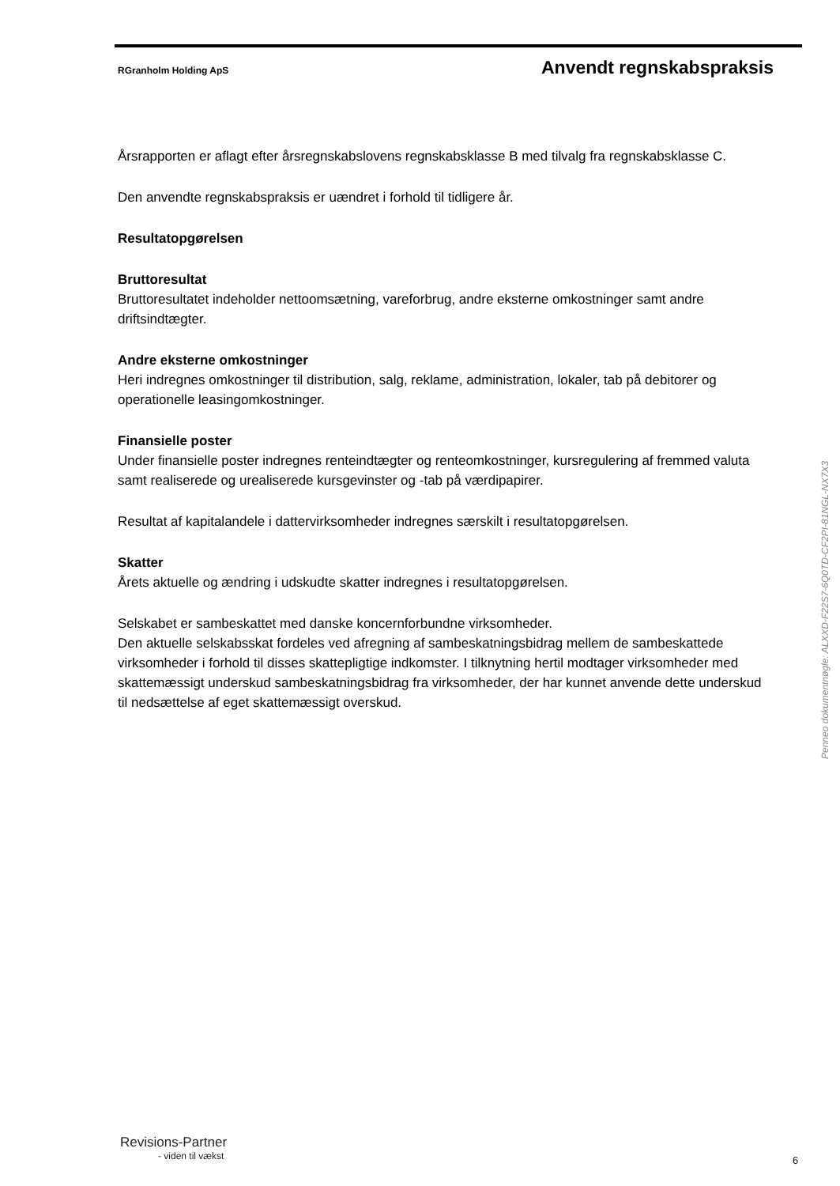RGranholm Holding ApS Anvendt regnskabspraksis
Årsrapporten er aflagt efter årsregnskabslovens regnskabsklasse B med tilvalg fra regnskabsklasse C.
Den anvendte regnskabspraksis er uændret i forhold til tidligere år.
Resultatopgørelsen
Bruttoresultat
Bruttoresultatet indeholder nettoomsætning, vareforbrug, andre eksterne omkostninger samt andre driftsindtægter.
Andre eksterne omkostninger
Heri indregnes omkostninger til distribution, salg, reklame, administration, lokaler, tab på debitorer og operationelle leasingomkostninger.
Finansielle poster
Under finansielle poster indregnes renteindtægter og renteomkostninger, kursregulering af fremmed valuta samt realiserede og urealiserede kursgevinster og -tab på værdipapirer.
Resultat af kapitalandele i dattervirksomheder indregnes særskilt i resultatopgørelsen.
Skatter
Årets aktuelle og ændring i udskudte skatter indregnes i resultatopgørelsen.
Selskabet er sambeskattet med danske koncernforbundne virksomheder.
Den aktuelle selskabsskat fordeles ved afregning af sambeskatningsbidrag mellem de sambeskattede virksomheder i forhold til disses skattepligtige indkomster. I tilknytning hertil modtager virksomheder med skattemæssigt underskud sambeskatningsbidrag fra virksomheder, der har kunnet anvende dette underskud til nedsættelse af eget skattemæssigt overskud.
Penneo dokumentnøgle: ALXXD-F22S7-6Q0TD-CF2PI-81NGL-NX7X3
Revisions-Partner
- viden til vækst
6